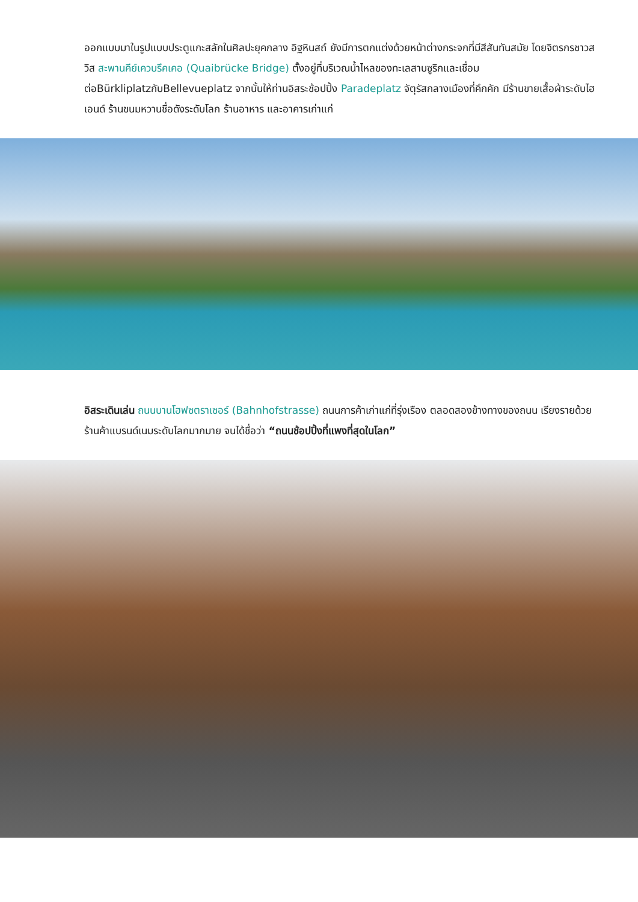ออกแบบมาในรูปแบบประตูแกะสลักในศิลปะยุคกลาง อิฐหินสถ์ ยังมีการตกแต่งด้วยหน้าต่างกระจกที่มีสีสันทันสมัย โดยจิตรกรชาวสวิส สะพานคีย์เควบรึคเคอ (Quaibrücke Bridge) ตั้งอยู่ที่บริเวณน้ำไหลของทะเลสาบซูริกและเชื่อมต่อBürkliplatzกับBellevueplatz จากนั้นให้ท่านอิสระช้อปปิ้ง Paradeplatz จัตุรัสกลางเมืองที่คึกคัก มีร้านขายเสื้อผ้าระดับไฮเอนด์ ร้านขนมหวานชื่อดังระดับโลก ร้านอาหาร และอาคารเก่าแก่
อิสระเดินเล่น ถนนบานโฮฟซตราเซอร์ (Bahnhofstrasse) ถนนการค้าเก่าแก่ที่รุ่งเรือง ตลอดสองข้างทางของถนน เรียงรายด้วยร้านค้าแบรนด์เนมระดับโลกมากมาย จนได้ชื่อว่า “ถนนช้อปปิ้งที่แพงที่สุดในโลก”